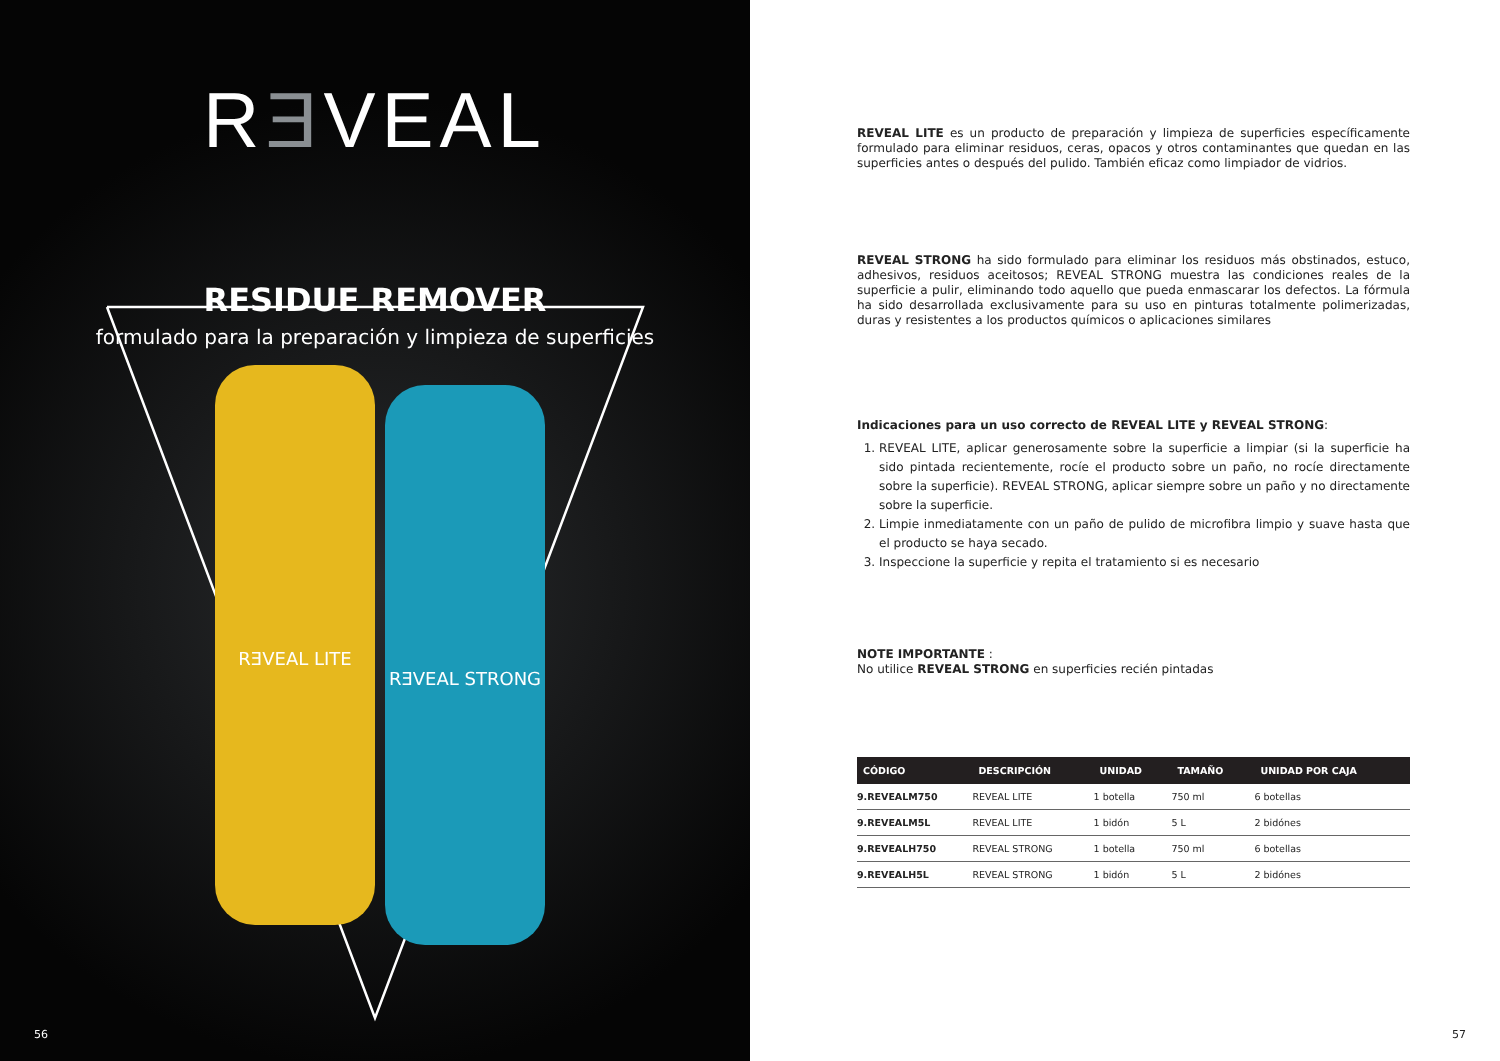RƎVEAL
RESIDUE REMOVER
formulado para la preparación y limpieza de superficies
RƎVEAL LITE
RƎVEAL STRONG
56
REVEAL LITE es un producto de preparación y limpieza de superficies específicamente formulado para eliminar residuos, ceras, opacos y otros contaminantes que quedan en las superficies antes o después del pulido. También eficaz como limpiador de vidrios.
REVEAL STRONG ha sido formulado para eliminar los residuos más obstinados, estuco, adhesivos, residuos aceitosos; REVEAL STRONG muestra las condiciones reales de la superficie a pulir, eliminando todo aquello que pueda enmascarar los defectos. La fórmula ha sido desarrollada exclusivamente para su uso en pinturas totalmente polimerizadas, duras y resistentes a los productos químicos o aplicaciones similares
Indicaciones para un uso correcto de REVEAL LITE y REVEAL STRONG:
1. REVEAL LITE, aplicar generosamente sobre la superficie a limpiar (si la superficie ha sido pintada recientemente, rocíe el producto sobre un paño, no rocíe directamente sobre la superficie). REVEAL STRONG, aplicar siempre sobre un paño y no directamente sobre la superficie.
2. Limpie inmediatamente con un paño de pulido de microfibra limpio y suave hasta que el producto se haya secado.
3. Inspeccione la superficie y repita el tratamiento si es necesario
NOTE IMPORTANTE :
No utilice REVEAL STRONG en superficies recién pintadas
| CÓDIGO | DESCRIPCIÓN | UNIDAD | TAMAÑO | UNIDAD POR CAJA |
| --- | --- | --- | --- | --- |
| 9.REVEALM750 | REVEAL LITE | 1 botella | 750 ml | 6 botellas |
| 9.REVEALM5L | REVEAL LITE | 1 bidón | 5 L | 2 bidónes |
| 9.REVEALH750 | REVEAL STRONG | 1 botella | 750 ml | 6 botellas |
| 9.REVEALH5L | REVEAL STRONG | 1 bidón | 5 L | 2 bidónes |
57